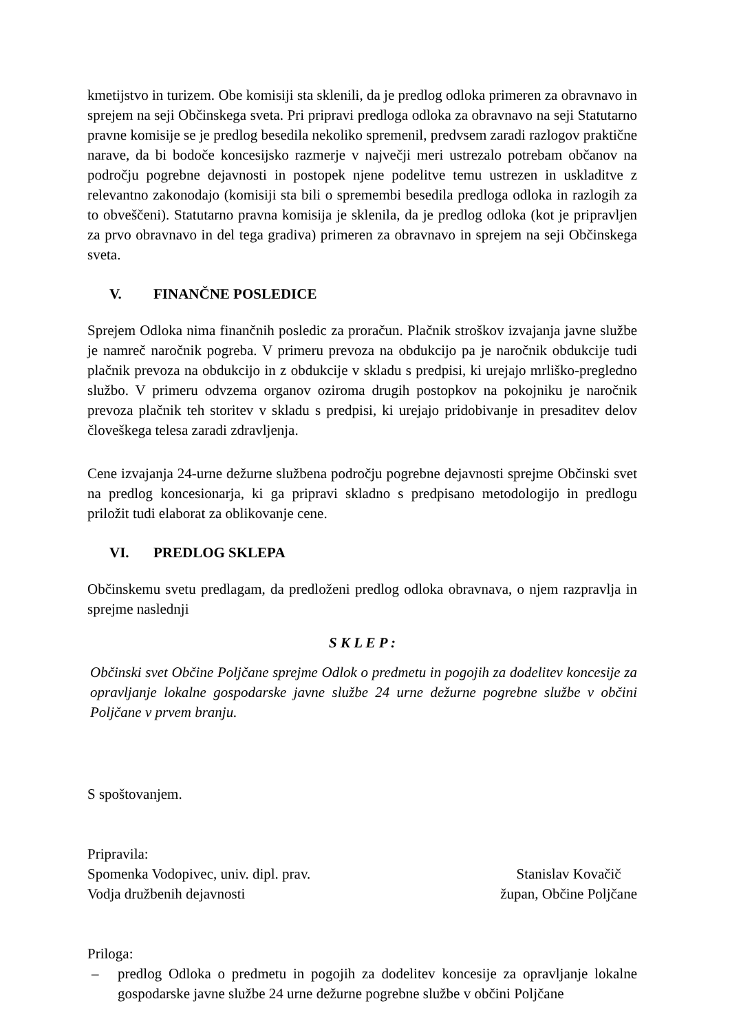kmetijstvo in turizem. Obe komisiji sta sklenili, da je predlog odloka primeren za obravnavo in sprejem na seji Občinskega sveta. Pri pripravi predloga odloka za obravnavo na seji Statutarno pravne komisije se je predlog besedila nekoliko spremenil, predvsem zaradi razlogov praktične narave, da bi bodoče koncesijsko razmerje v največji meri ustrezalo potrebam občanov na področju pogrebne dejavnosti in postopek njene podelitve temu ustrezen in uskladitve z relevantno zakonodajo (komisiji sta bili o spremembi besedila predloga odloka in razlogih za to obveščeni). Statutarno pravna komisija je sklenila, da je predlog odloka (kot je pripravljen za prvo obravnavo in del tega gradiva) primeren za obravnavo in sprejem na seji Občinskega sveta.
V. FINANČNE POSLEDICE
Sprejem Odloka nima finančnih posledic za proračun. Plačnik stroškov izvajanja javne službe je namreč naročnik pogreba. V primeru prevoza na obdukcijo pa je naročnik obdukcije tudi plačnik prevoza na obdukcijo in z obdukcije v skladu s predpisi, ki urejajo mrliško-pregledno službo. V primeru odvzema organov oziroma drugih postopkov na pokojniku je naročnik prevoza plačnik teh storitev v skladu s predpisi, ki urejajo pridobivanje in presaditev delov človeškega telesa zaradi zdravljenja.
Cene izvajanja 24-urne dežurne službena področju pogrebne dejavnosti sprejme Občinski svet na predlog koncesionarja, ki ga pripravi skladno s predpisano metodologijo in predlogu priložit tudi elaborat za oblikovanje cene.
VI. PREDLOG SKLEPA
Občinskemu svetu predlagam, da predloženi predlog odloka obravnava, o njem razpravlja in sprejme naslednji
S K L E P :
Občinski svet Občine Poljčane sprejme Odlok o predmetu in pogojih za dodelitev koncesije za opravljanje lokalne gospodarske javne službe 24 urne dežurne pogrebne službe v občini Poljčane v prvem branju.
S spoštovanjem.
Pripravila:
Spomenka Vodopivec, univ. dipl. prav.
Vodja družbenih dejavnosti
Stanislav Kovačič
župan, Občine Poljčane
Priloga:
– predlog Odloka o predmetu in pogojih za dodelitev koncesije za opravljanje lokalne gospodarske javne službe 24 urne dežurne pogrebne službe v občini Poljčane